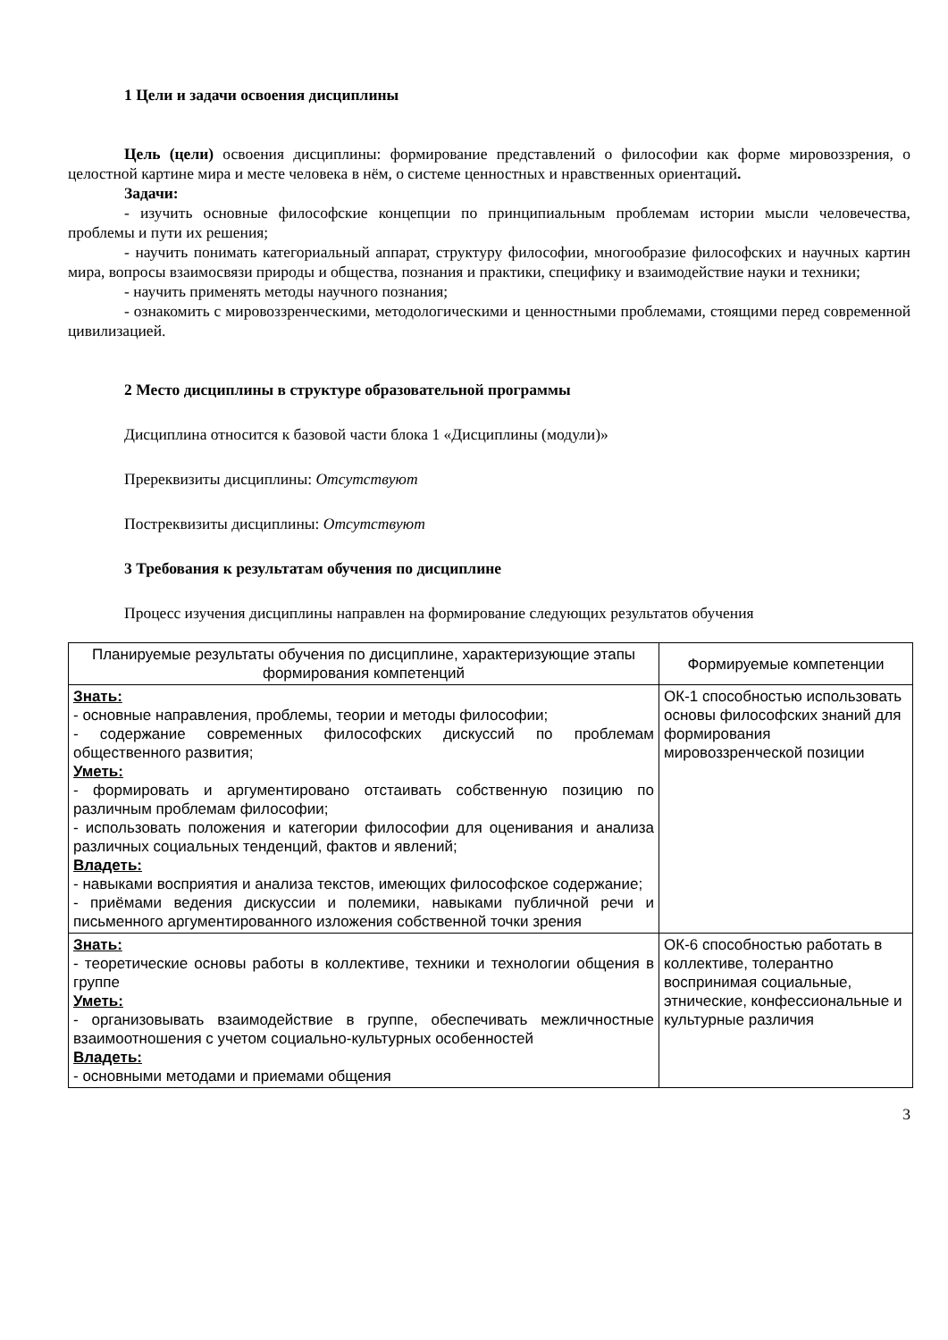1 Цели и задачи освоения дисциплины
Цель (цели) освоения дисциплины: формирование представлений о философии как форме мировоззрения, о целостной картине мира и месте человека в нём, о системе ценностных и нравственных ориентаций.
Задачи:
- изучить основные философские концепции по принципиальным проблемам истории мысли человечества, проблемы и пути их решения;
- научить понимать категориальный аппарат, структуру философии, многообразие философских и научных картин мира, вопросы взаимосвязи природы и общества, познания и практики, специфику и взаимодействие науки и техники;
- научить применять методы научного познания;
- ознакомить с мировоззренческими, методологическими и ценностными проблемами, стоящими перед современной цивилизацией.
2 Место дисциплины в структуре образовательной программы
Дисциплина относится к базовой части блока 1 «Дисциплины (модули)»
Пререквизиты дисциплины: Отсутствуют
Постреквизиты дисциплины: Отсутствуют
3 Требования к результатам обучения по дисциплине
Процесс изучения дисциплины направлен на формирование следующих результатов обучения
| Планируемые результаты обучения по дисциплине, характеризующие этапы формирования компетенций | Формируемые компетенции |
| --- | --- |
| Знать: - основные направления, проблемы, теории и методы философии; - содержание современных философских дискуссий по проблемам общественного развития; Уметь: - формировать и аргументировано отстаивать собственную позицию по различным проблемам философии; - использовать положения и категории философии для оценивания и анализа различных социальных тенденций, фактов и явлений; Владеть: - навыками восприятия и анализа текстов, имеющих философское содержание; - приёмами ведения дискуссии и полемики, навыками публичной речи и письменного аргументированного изложения собственной точки зрения | ОК-1 способностью использовать основы философских знаний для формирования мировоззренческой позиции |
| Знать: - теоретические основы работы в коллективе, техники и технологии общения в группе Уметь: - организовывать взаимодействие в группе, обеспечивать межличностные взаимоотношения с учетом социально-культурных особенностей Владеть: - основными методами и приемами общения | ОК-6 способностью работать в коллективе, толерантно воспринимая социальные, этнические, конфессиональные и культурные различия |
3